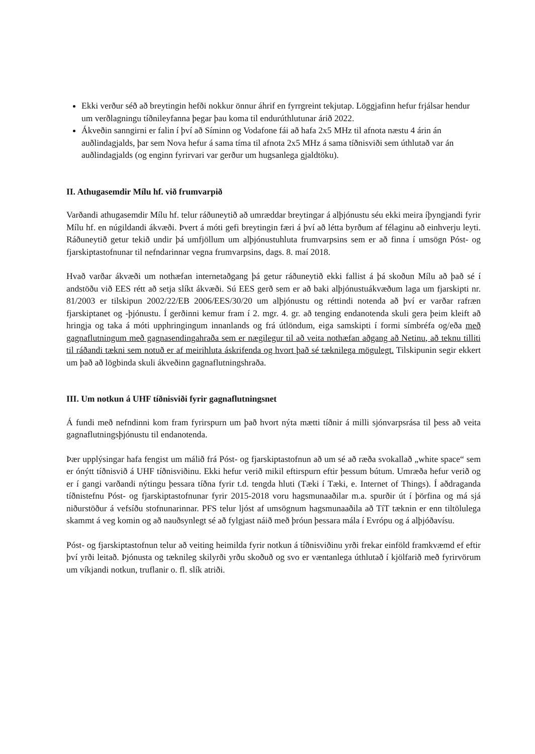Ekki verður séð að breytingin hefði nokkur önnur áhrif en fyrrgreint tekjutap. Löggjafinn hefur frjálsar hendur um verðlagningu tíðnileyfanna þegar þau koma til endurúthlutunar árið 2022.
Ákveðin sanngirni er falin í því að Síminn og Vodafone fái að hafa 2x5 MHz til afnota næstu 4 árin án auðlindagjalds, þar sem Nova hefur á sama tíma til afnota 2x5 MHz á sama tíðnisviði sem úthlutað var án auðlindagjalds (og enginn fyrirvari var gerður um hugsanlega gjaldtöku).
II. Athugasemdir Mílu hf. við frumvarpið
Varðandi athugasemdir Mílu hf. telur ráðuneytið að umræddar breytingar á alþjónustu séu ekki meira íþyngjandi fyrir Mílu hf. en núgildandi ákvæði. Þvert á móti gefi breytingin færi á því að létta byrðum af félaginu að einhverju leyti. Ráðuneytið getur tekið undir þá umfjöllum um alþjónustuhluta frumvarpsins sem er að finna í umsögn Póst- og fjarskiptastofnunar til nefndarinnar vegna frumvarpsins, dags. 8. maí 2018.
Hvað varðar ákvæði um nothæfan internetaðgang þá getur ráðuneytið ekki fallist á þá skoðun Mílu að það sé í andstöðu við EES rétt að setja slíkt ákvæði. Sú EES gerð sem er að baki alþjónustuákvæðum laga um fjarskipti nr. 81/2003 er tilskipun 2002/22/EB 2006/EES/30/20 um alþjónustu og réttindi notenda að því er varðar rafræn fjarskiptanet og -þjónustu. Í gerðinni kemur fram í 2. mgr. 4. gr. að tenging endanotenda skuli gera þeim kleift að hringja og taka á móti upphringingum innanlands og frá útlöndum, eiga samskipti í formi símbréfa og/eða með gagnaflutningum með gagnasendingahraða sem er nægilegur til að veita nothæfan aðgang að Netinu, að teknu tilliti til ráðandi tækni sem notuð er af meirihluta áskrifenda og hvort það sé tæknilega mögulegt. Tilskipunin segir ekkert um það að lögbinda skuli ákveðinn gagnaflutningshraða.
III. Um notkun á UHF tíðnisviði fyrir gagnaflutningsnet
Á fundi með nefndinni kom fram fyrirspurn um það hvort nýta mætti tíðnir á milli sjónvarpsrása til þess að veita gagnaflutningsþjónustu til endanotenda.
Þær upplýsingar hafa fengist um málið frá Póst- og fjarskiptastofnun að um sé að ræða svokallað „white space“ sem er ónýtt tíðnisvið á UHF tíðnisviðinu. Ekki hefur verið mikil eftirspurn eftir þessum bútum. Umræða hefur verið og er í gangi varðandi nýtingu þessara tíðna fyrir t.d. tengda hluti (Tæki í Tæki, e. Internet of Things). Í aðdraganda tíðnistefnu Póst- og fjarskiptastofnunar fyrir 2015-2018 voru hagsmunaaðilar m.a. spurðir út í þörfina og má sjá niðurstöður á vefsíðu stofnunarinnar. PFS telur ljóst af umsögnum hagsmunaaðila að TíT tæknin er enn tiltölulega skammt á veg komin og að nauðsynlegt sé að fylgjast náið með þróun þessara mála í Evrópu og á alþjóðavísu.
Póst- og fjarskiptastofnun telur að veiting heimilda fyrir notkun á tíðnisviðinu yrði frekar einföld framkvæmd ef eftir því yrði leitað. Þjónusta og tæknileg skilyrði yrðu skoðuð og svo er væntanlega úthlutað í kjölfarið með fyrirvörum um víkjandi notkun, truflanir o. fl. slík atriði.